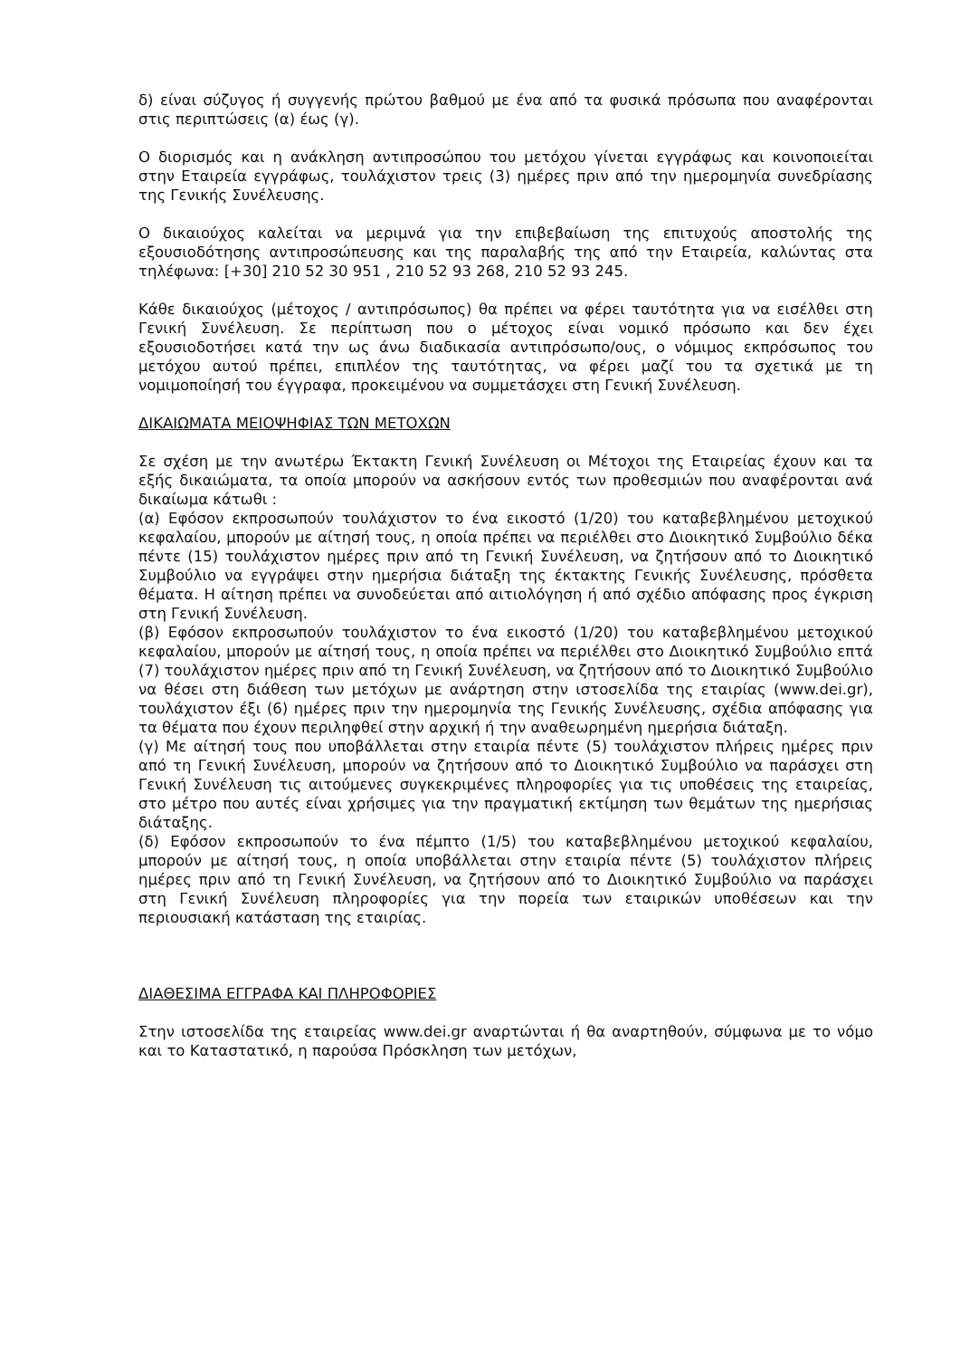δ) είναι σύζυγος ή συγγενής πρώτου βαθμού με ένα από τα φυσικά πρόσωπα που αναφέρονται στις περιπτώσεις (α) έως (γ).
Ο διορισμός και η ανάκληση αντιπροσώπου του μετόχου γίνεται εγγράφως και κοινοποιείται στην Εταιρεία εγγράφως, τουλάχιστον τρεις (3) ημέρες πριν από την ημερομηνία συνεδρίασης της Γενικής Συνέλευσης.
Ο δικαιούχος καλείται να μεριμνά για την επιβεβαίωση της επιτυχούς αποστολής της εξουσιοδότησης αντιπροσώπευσης και της παραλαβής της από την Εταιρεία, καλώντας στα τηλέφωνα: [+30] 210 52 30 951 , 210 52 93 268, 210 52 93 245.
Κάθε δικαιούχος (μέτοχος / αντιπρόσωπος) θα πρέπει να φέρει ταυτότητα για να εισέλθει στη Γενική Συνέλευση. Σε περίπτωση που ο μέτοχος είναι νομικό πρόσωπο και δεν έχει εξουσιοδοτήσει κατά την ως άνω διαδικασία αντιπρόσωπο/ους, ο νόμιμος εκπρόσωπος του μετόχου αυτού πρέπει, επιπλέον της ταυτότητας, να φέρει μαζί του τα σχετικά με τη νομιμοποίησή του έγγραφα, προκειμένου να συμμετάσχει στη Γενική Συνέλευση.
ΔΙΚΑΙΩΜΑΤΑ ΜΕΙΟΨΗΦΙΑΣ ΤΩΝ ΜΕΤΟΧΩΝ
Σε σχέση με την ανωτέρω Έκτακτη Γενική Συνέλευση οι Μέτοχοι της Εταιρείας έχουν και τα εξής δικαιώματα, τα οποία μπορούν να ασκήσουν εντός των προθεσμιών που αναφέρονται ανά δικαίωμα κάτωθι :
(α) Εφόσον εκπροσωπούν τουλάχιστον το ένα εικοστό (1/20) του καταβεβλημένου μετοχικού κεφαλαίου, μπορούν με αίτησή τους, η οποία πρέπει να περιέλθει στο Διοικητικό Συμβούλιο δέκα πέντε (15) τουλάχιστον ημέρες πριν από τη Γενική Συνέλευση, να ζητήσουν από το Διοικητικό Συμβούλιο να εγγράψει στην ημερήσια διάταξη της έκτακτης Γενικής Συνέλευσης, πρόσθετα θέματα. Η αίτηση πρέπει να συνοδεύεται από αιτιολόγηση ή από σχέδιο απόφασης προς έγκριση στη Γενική Συνέλευση.
(β) Εφόσον εκπροσωπούν τουλάχιστον το ένα εικοστό (1/20) του καταβεβλημένου μετοχικού κεφαλαίου, μπορούν με αίτησή τους, η οποία πρέπει να περιέλθει στο Διοικητικό Συμβούλιο επτά (7) τουλάχιστον ημέρες πριν από τη Γενική Συνέλευση, να ζητήσουν από το Διοικητικό Συμβούλιο να θέσει στη διάθεση των μετόχων με ανάρτηση στην ιστοσελίδα της εταιρίας (www.dei.gr), τουλάχιστον έξι (6) ημέρες πριν την ημερομηνία της Γενικής Συνέλευσης, σχέδια απόφασης για τα θέματα που έχουν περιληφθεί στην αρχική ή την αναθεωρημένη ημερήσια διάταξη.
(γ) Με αίτησή τους που υποβάλλεται στην εταιρία πέντε (5) τουλάχιστον πλήρεις ημέρες πριν από τη Γενική Συνέλευση, μπορούν να ζητήσουν από το Διοικητικό Συμβούλιο να παράσχει στη Γενική Συνέλευση τις αιτούμενες συγκεκριμένες πληροφορίες για τις υποθέσεις της εταιρείας, στο μέτρο που αυτές είναι χρήσιμες για την πραγματική εκτίμηση των θεμάτων της ημερήσιας διάταξης.
(δ) Εφόσον εκπροσωπούν το ένα πέμπτο (1/5) του καταβεβλημένου μετοχικού κεφαλαίου, μπορούν με αίτησή τους, η οποία υποβάλλεται στην εταιρία πέντε (5) τουλάχιστον πλήρεις ημέρες πριν από τη Γενική Συνέλευση, να ζητήσουν από το Διοικητικό Συμβούλιο να παράσχει στη Γενική Συνέλευση πληροφορίες για την πορεία των εταιρικών υποθέσεων και την περιουσιακή κατάσταση της εταιρίας.
ΔΙΑΘΕΣΙΜΑ ΕΓΓΡΑΦΑ ΚΑΙ ΠΛΗΡΟΦΟΡΙΕΣ
Στην ιστοσελίδα της εταιρείας www.dei.gr αναρτώνται ή θα αναρτηθούν, σύμφωνα με το νόμο και το Καταστατικό, η παρούσα Πρόσκληση των μετόχων,